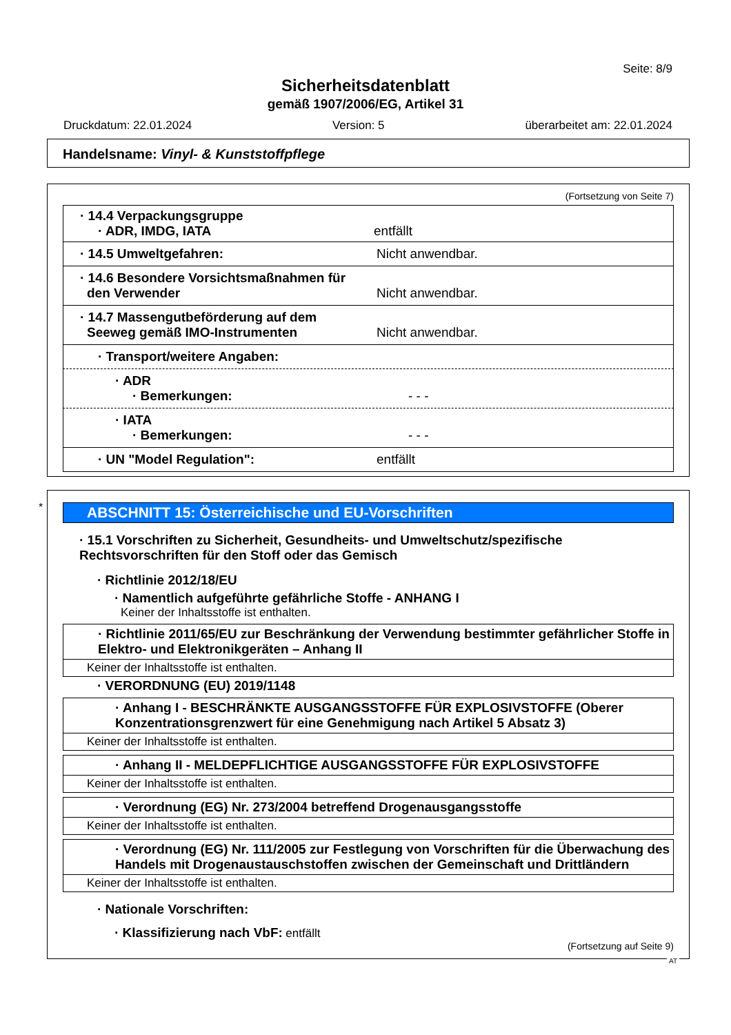Seite: 8/9
Sicherheitsdatenblatt
gemäß 1907/2006/EG, Artikel 31
Druckdatum: 22.01.2024 Version: 5 überarbeitet am: 22.01.2024
Handelsname: Vinyl- & Kunststoffpflege
(Fortsetzung von Seite 7)
· 14.4 Verpackungsgruppe
· ADR, IMDG, IATA entfällt
· 14.5 Umweltgefahren: Nicht anwendbar.
· 14.6 Besondere Vorsichtsmaßnahmen für
den Verwender Nicht anwendbar.
· 14.7 Massengutbeförderung auf dem
Seeweg gemäß IMO-Instrumenten Nicht anwendbar.
· Transport/weitere Angaben:
· ADR
· Bemerkungen: - - -
· IATA
· Bemerkungen: - - -
· UN "Model Regulation": entfällt
*
ABSCHNITT 15: Österreichische und EU-Vorschriften
· 15.1 Vorschriften zu Sicherheit, Gesundheits- und Umweltschutz/spezifische Rechtsvorschriften für den Stoff oder das Gemisch
· Richtlinie 2012/18/EU
· Namentlich aufgeführte gefährliche Stoffe - ANHANG I
Keiner der Inhaltsstoffe ist enthalten.
· Richtlinie 2011/65/EU zur Beschränkung der Verwendung bestimmter gefährlicher Stoffe in Elektro- und Elektronikgeräten – Anhang II
Keiner der Inhaltsstoffe ist enthalten.
· VERORDNUNG (EU) 2019/1148
· Anhang I - BESCHRÄNKTE AUSGANGSSTOFFE FÜR EXPLOSIVSTOFFE (Oberer Konzentrationsgrenzwert für eine Genehmigung nach Artikel 5 Absatz 3)
Keiner der Inhaltsstoffe ist enthalten.
· Anhang II - MELDEPFLICHTIGE AUSGANGSSTOFFE FÜR EXPLOSIVSTOFFE
Keiner der Inhaltsstoffe ist enthalten.
· Verordnung (EG) Nr. 273/2004 betreffend Drogenausgangsstoffe
Keiner der Inhaltsstoffe ist enthalten.
· Verordnung (EG) Nr. 111/2005 zur Festlegung von Vorschriften für die Überwachung des Handels mit Drogenaustauschstoffen zwischen der Gemeinschaft und Drittländern
Keiner der Inhaltsstoffe ist enthalten.
· Nationale Vorschriften:
· Klassifizierung nach VbF: entfällt
(Fortsetzung auf Seite 9)
AT